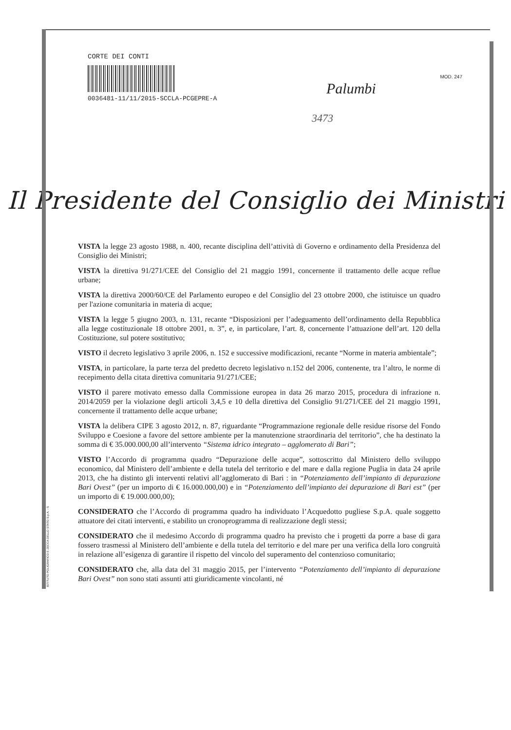CORTE DEI CONTI
0036481-11/11/2015-SCCLA-PCGEPRE-A
MOD. 247
Palumbi
3473
Il Presidente del Consiglio dei Ministri
VISTA la legge 23 agosto 1988, n. 400, recante disciplina dell’attività di Governo e ordinamento della Presidenza del Consiglio dei Ministri;
VISTA la direttiva 91/271/CEE del Consiglio del 21 maggio 1991, concernente il trattamento delle acque reflue urbane;
VISTA la direttiva 2000/60/CE del Parlamento europeo e del Consiglio del 23 ottobre 2000, che istituisce un quadro per l'azione comunitaria in materia di acque;
VISTA la legge 5 giugno 2003, n. 131, recante “Disposizioni per l’adeguamento dell’ordinamento della Repubblica alla legge costituzionale 18 ottobre 2001, n. 3”, e, in particolare, l’art. 8, concernente l’attuazione dell’art. 120 della Costituzione, sul potere sostitutivo;
VISTO il decreto legislativo 3 aprile 2006, n. 152 e successive modificazioni, recante “Norme in materia ambientale”;
VISTA, in particolare, la parte terza del predetto decreto legislativo n.152 del 2006, contenente, tra l’altro, le norme di recepimento della citata direttiva comunitaria 91/271/CEE;
VISTO il parere motivato emesso dalla Commissione europea in data 26 marzo 2015, procedura di infrazione n. 2014/2059 per la violazione degli articoli 3,4,5 e 10 della direttiva del Consiglio 91/271/CEE del 21 maggio 1991, concernente il trattamento delle acque urbane;
VISTA la delibera CIPE 3 agosto 2012, n. 87, riguardante “Programmazione regionale delle residue risorse del Fondo Sviluppo e Coesione a favore del settore ambiente per la manutenzione straordinaria del territorio”, che ha destinato la somma di € 35.000.000,00 all’intervento “Sistema idrico integrato – agglomerato di Bari”;
VISTO l’Accordo di programma quadro “Depurazione delle acque”, sottoscritto dal Ministero dello sviluppo economico, dal Ministero dell’ambiente e della tutela del territorio e del mare e dalla regione Puglia in data 24 aprile 2013, che ha distinto gli interventi relativi all’agglomerato di Bari : in “Potenziamento dell’impianto di depurazione Bari Ovest” (per un importo di € 16.000.000,00) e in “Potenziamento dell’impianto dei depurazione di Bari est” (per un importo di € 19.000.000,00);
CONSIDERATO che l’Accordo di programma quadro ha individuato l’Acquedotto pugliese S.p.A. quale soggetto attuatore dei citati interventi, e stabilito un cronoprogramma di realizzazione degli stessi;
CONSIDERATO che il medesimo Accordo di programma quadro ha previsto che i progetti da porre a base di gara fossero trasmessi al Ministero dell’ambiente e della tutela del territorio e del mare per una verifica della loro congruità in relazione all’esigenza di garantire il rispetto del vincolo del superamento del contenzioso comunitario;
CONSIDERATO che, alla data del 31 maggio 2015, per l’intervento “Potenziamento dell’impianto di depurazione Bari Ovest” non sono stati assunti atti giuridicamente vincolanti, né
ISTITUTO POLIGRAFICO E ZECCA DELLO STATO S.p.A. - S